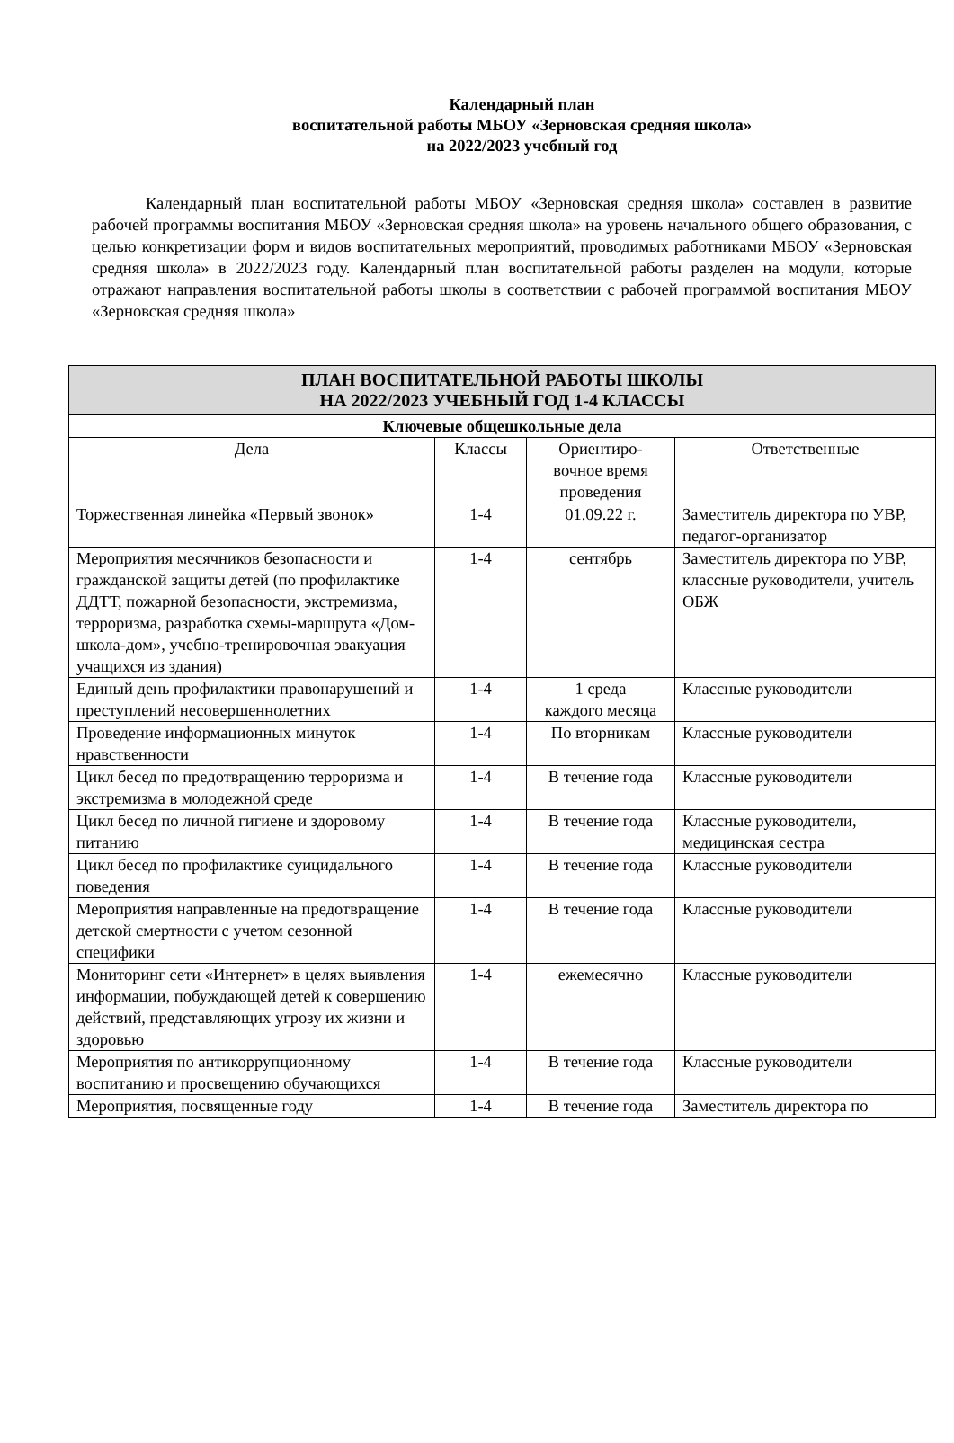Календарный план
воспитательной работы МБОУ «Зерновская средняя школа»
на 2022/2023 учебный год
Календарный план воспитательной работы МБОУ «Зерновская средняя школа» составлен в развитие рабочей программы воспитания МБОУ «Зерновская средняя школа» на уровень начального общего образования, с целью конкретизации форм и видов воспитательных мероприятий, проводимых работниками МБОУ «Зерновская средняя школа» в 2022/2023 году. Календарный план воспитательной работы разделен на модули, которые отражают направления воспитательной работы школы в соответствии с рабочей программой воспитания МБОУ «Зерновская средняя школа»
| ПЛАН ВОСПИТАТЕЛЬНОЙ РАБОТЫ ШКОЛЫ НА 2022/2023 УЧЕБНЫЙ ГОД 1-4 КЛАССЫ | | | |
| --- | --- | --- | --- |
| Ключевые общешкольные дела | | | |
| Дела | Классы | Ориентиро- вочное время проведения | Ответственные |
| Торжественная линейка «Первый звонок» | 1-4 | 01.09.22 г. | Заместитель директора по УВР, педагог-организатор |
| Мероприятия месячников безопасности и гражданской защиты детей (по профилактике ДДТТ, пожарной безопасности, экстремизма, терроризма, разработка схемы-маршрута «Дом-школа-дом», учебно-тренировочная эвакуация учащихся из здания) | 1-4 | сентябрь | Заместитель директора по УВР, классные руководители, учитель ОБЖ |
| Единый день профилактики правонарушений и преступлений несовершеннолетних | 1-4 | 1 среда каждого месяца | Классные руководители |
| Проведение информационных минуток нравственности | 1-4 | По вторникам | Классные руководители |
| Цикл бесед по предотвращению терроризма и экстремизма в молодежной среде | 1-4 | В течение года | Классные руководители |
| Цикл бесед по личной гигиене и здоровому питанию | 1-4 | В течение года | Классные руководители, медицинская сестра |
| Цикл бесед по профилактике суицидального поведения | 1-4 | В течение года | Классные руководители |
| Мероприятия направленные на предотвращение детской смертности с учетом сезонной специфики | 1-4 | В течение года | Классные руководители |
| Мониторинг сети «Интернет» в целях выявления информации, побуждающей детей к совершению действий, представляющих угрозу их жизни и здоровью | 1-4 | ежемесячно | Классные руководители |
| Мероприятия по антикоррупционному воспитанию и просвещению обучающихся | 1-4 | В течение года | Классные руководители |
| Мероприятия, посвященные году | 1-4 | В течение года | Заместитель директора по |